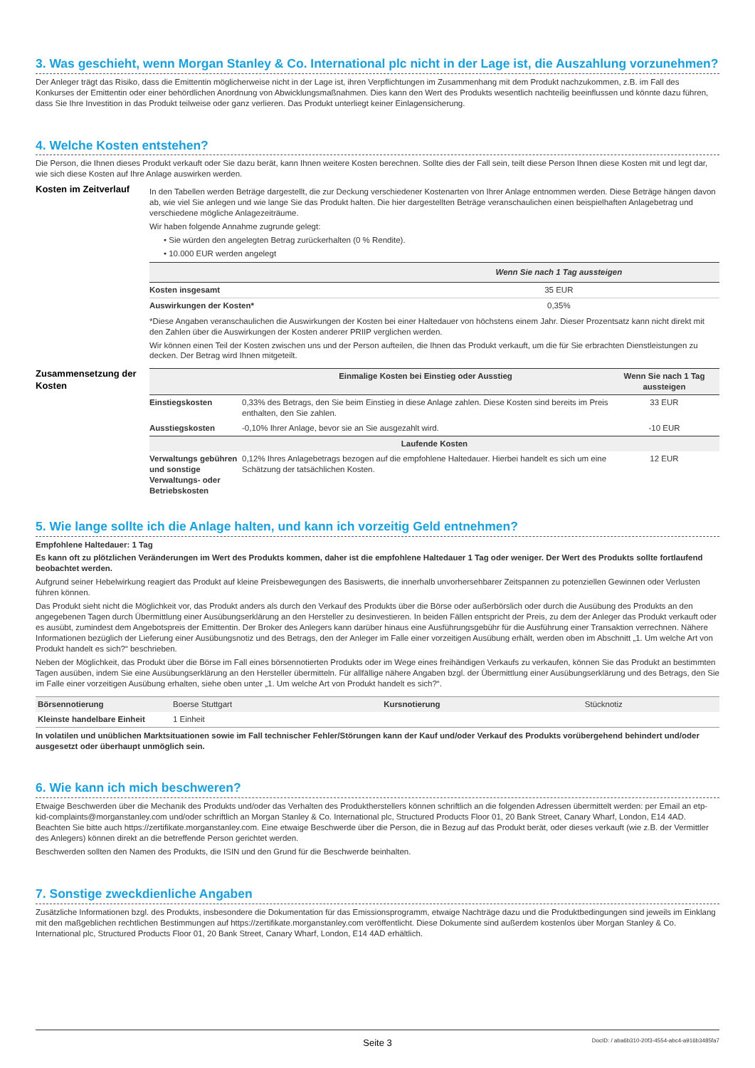3. Was geschieht, wenn Morgan Stanley & Co. International plc nicht in der Lage ist, die Auszahlung vorzunehmen?
Der Anleger trägt das Risiko, dass die Emittentin möglicherweise nicht in der Lage ist, ihren Verpflichtungen im Zusammenhang mit dem Produkt nachzukommen, z.B. im Fall des Konkurses der Emittentin oder einer behördlichen Anordnung von Abwicklungsmaßnahmen. Dies kann den Wert des Produkts wesentlich nachteilig beeinflussen und könnte dazu führen, dass Sie Ihre Investition in das Produkt teilweise oder ganz verlieren. Das Produkt unterliegt keiner Einlagensicherung.
4. Welche Kosten entstehen?
Die Person, die Ihnen dieses Produkt verkauft oder Sie dazu berät, kann Ihnen weitere Kosten berechnen. Sollte dies der Fall sein, teilt diese Person Ihnen diese Kosten mit und legt dar, wie sich diese Kosten auf Ihre Anlage auswirken werden.
Kosten im Zeitverlauf
In den Tabellen werden Beträge dargestellt, die zur Deckung verschiedener Kostenarten von Ihrer Anlage entnommen werden. Diese Beträge hängen davon ab, wie viel Sie anlegen und wie lange Sie das Produkt halten. Die hier dargestellten Beträge veranschaulichen einen beispielhaften Anlagebetrag und verschiedene mögliche Anlagezeiträume.
Wir haben folgende Annahme zugrunde gelegt:
• Sie würden den angelegten Betrag zurückerhalten (0 % Rendite).
• 10.000 EUR werden angelegt
| | Wenn Sie nach 1 Tag aussteigen |
| --- | --- |
| Kosten insgesamt | 35 EUR |
| Auswirkungen der Kosten* | 0,35% |
*Diese Angaben veranschaulichen die Auswirkungen der Kosten bei einer Haltedauer von höchstens einem Jahr. Dieser Prozentsatz kann nicht direkt mit den Zahlen über die Auswirkungen der Kosten anderer PRIIP verglichen werden.
Wir können einen Teil der Kosten zwischen uns und der Person aufteilen, die Ihnen das Produkt verkauft, um die für Sie erbrachten Dienstleistungen zu decken. Der Betrag wird Ihnen mitgeteilt.
Zusammensetzung der Kosten
| | Einmalige Kosten bei Einstieg oder Ausstieg | Wenn Sie nach 1 Tag aussteigen |
| --- | --- | --- |
| Einstiegskosten | 0,33% des Betrags, den Sie beim Einstieg in diese Anlage zahlen. Diese Kosten sind bereits im Preis enthalten, den Sie zahlen. | 33 EUR |
| Ausstiegskosten | -0,10% Ihrer Anlage, bevor sie an Sie ausgezahlt wird. | -10 EUR |
| Laufende Kosten | | |
| Verwaltungs gebühren und sonstige Verwaltungs- oder Betriebskosten | 0,12% Ihres Anlagebetrags bezogen auf die empfohlene Haltedauer. Hierbei handelt es sich um eine Schätzung der tatsächlichen Kosten. | 12 EUR |
5. Wie lange sollte ich die Anlage halten, und kann ich vorzeitig Geld entnehmen?
Empfohlene Haltedauer: 1 Tag
Es kann oft zu plötzlichen Veränderungen im Wert des Produkts kommen, daher ist die empfohlene Haltedauer 1 Tag oder weniger. Der Wert des Produkts sollte fortlaufend beobachtet werden.
Aufgrund seiner Hebelwirkung reagiert das Produkt auf kleine Preisbewegungen des Basiswerts, die innerhalb unvorhersehbarer Zeitspannen zu potenziellen Gewinnen oder Verlusten führen können.
Das Produkt sieht nicht die Möglichkeit vor, das Produkt anders als durch den Verkauf des Produkts über die Börse oder außerbörslich oder durch die Ausübung des Produkts an den angegebenen Tagen durch Übermittlung einer Ausübungserklärung an den Hersteller zu desinvestieren. In beiden Fällen entspricht der Preis, zu dem der Anleger das Produkt verkauft oder es ausübt, zumindest dem Angebotspreis der Emittentin. Der Broker des Anlegers kann darüber hinaus eine Ausführungsgebühr für die Ausführung einer Transaktion verrechnen. Nähere Informationen bezüglich der Lieferung einer Ausübungsnotiz und des Betrags, den der Anleger im Falle einer vorzeitigen Ausübung erhält, werden oben im Abschnitt „1. Um welche Art von Produkt handelt es sich?“ beschrieben.
Neben der Möglichkeit, das Produkt über die Börse im Fall eines börsennotierten Produkts oder im Wege eines freihändigen Verkaufs zu verkaufen, können Sie das Produkt an bestimmten Tagen ausüben, indem Sie eine Ausübungserklärung an den Hersteller übermitteln. Für allfällige nähere Angaben bzgl. der Übermittlung einer Ausübungserklärung und des Betrags, den Sie im Falle einer vorzeitigen Ausübung erhalten, siehe oben unter „1. Um welche Art von Produkt handelt es sich?“.
| Börsennotierung | Boerse Stuttgart | Kursnotierung | Stücknotiz |
| Kleinste handelbare Einheit | 1 Einheit | | |
In volatilen und unüblichen Marktsituationen sowie im Fall technischer Fehler/Störungen kann der Kauf und/oder Verkauf des Produkts vorübergehend behindert und/oder ausgesetzt oder überhaupt unmöglich sein.
6. Wie kann ich mich beschweren?
Etwaige Beschwerden über die Mechanik des Produkts und/oder das Verhalten des Produktherstellers können schriftlich an die folgenden Adressen übermittelt werden: per Email an etp-kid-complaints@morganstanley.com und/oder schriftlich an Morgan Stanley & Co. International plc, Structured Products Floor 01, 20 Bank Street, Canary Wharf, London, E14 4AD. Beachten Sie bitte auch https://zertifikate.morganstanley.com. Eine etwaige Beschwerde über die Person, die in Bezug auf das Produkt berät, oder dieses verkauft (wie z.B. der Vermittler des Anlegers) können direkt an die betreffende Person gerichtet werden.
Beschwerden sollten den Namen des Produkts, die ISIN und den Grund für die Beschwerde beinhalten.
7. Sonstige zweckdienliche Angaben
Zusätzliche Informationen bzgl. des Produkts, insbesondere die Dokumentation für das Emissionsprogramm, etwaige Nachträge dazu und die Produktbedingungen sind jeweils im Einklang mit den maßgeblichen rechtlichen Bestimmungen auf https://zertifikate.morganstanley.com veröffentlicht. Diese Dokumente sind außerdem kostenlos über Morgan Stanley & Co. International plc, Structured Products Floor 01, 20 Bank Street, Canary Wharf, London, E14 4AD erhältlich.
Seite 3 DocID: / aba6b310-20f3-4554-abc4-a916b3485fa7